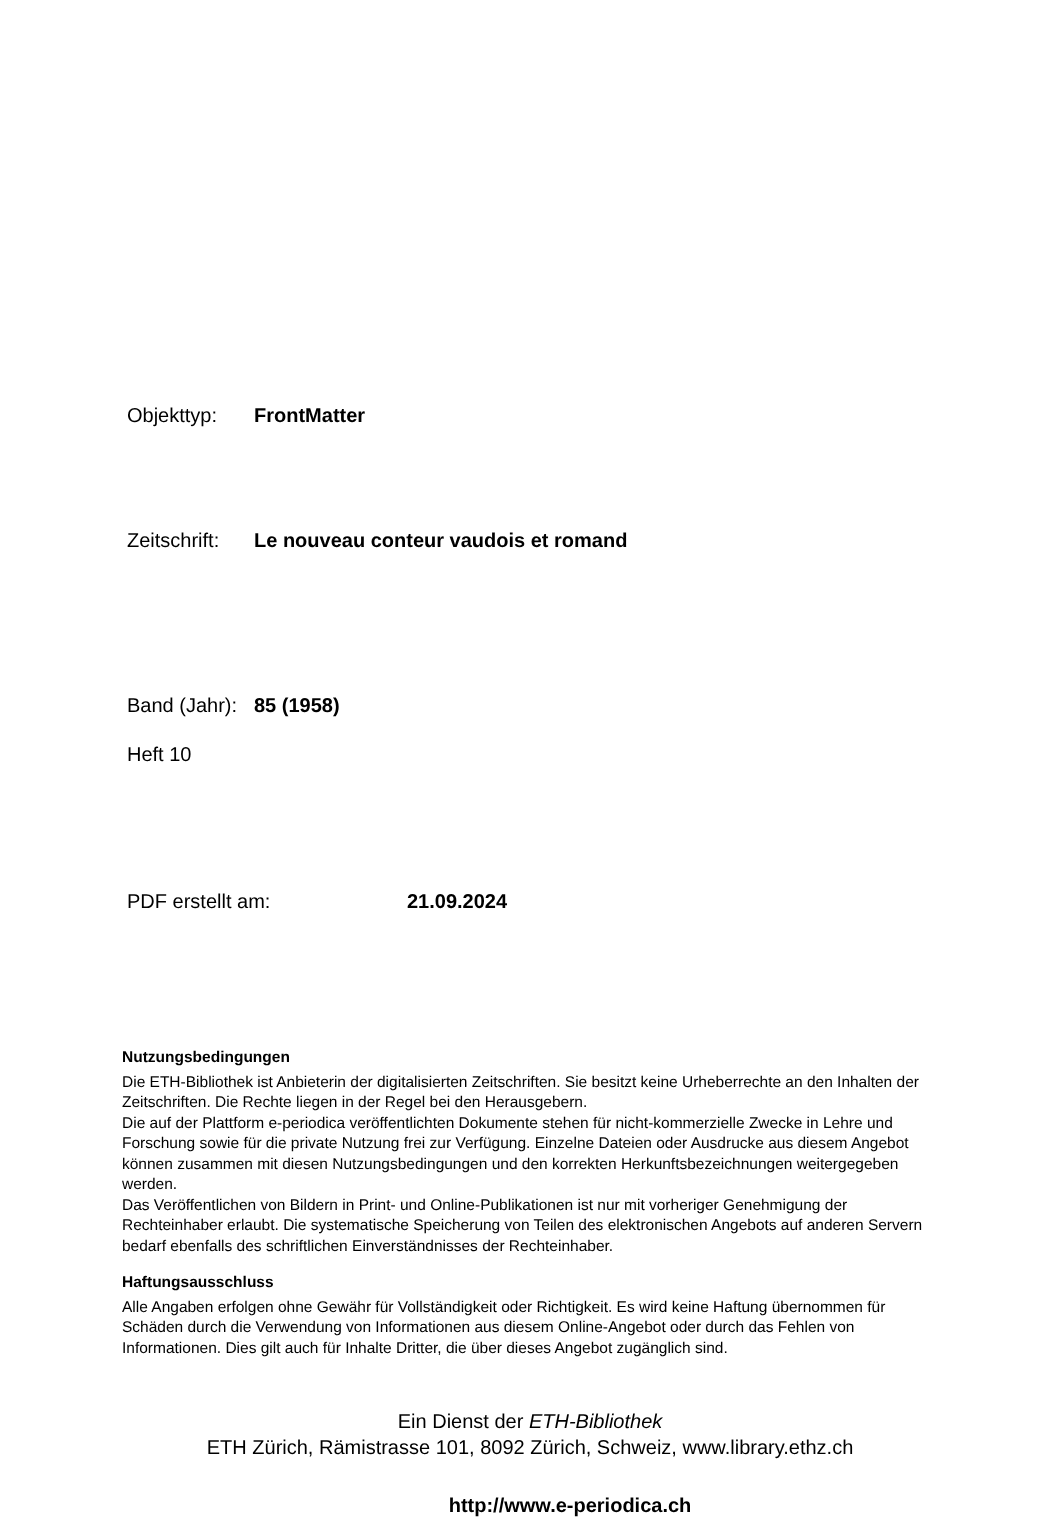Objekttyp: FrontMatter
Zeitschrift: Le nouveau conteur vaudois et romand
Band (Jahr): 85 (1958)
Heft 10
PDF erstellt am: 21.09.2024
Nutzungsbedingungen
Die ETH-Bibliothek ist Anbieterin der digitalisierten Zeitschriften. Sie besitzt keine Urheberrechte an den Inhalten der Zeitschriften. Die Rechte liegen in der Regel bei den Herausgebern.
Die auf der Plattform e-periodica veröffentlichten Dokumente stehen für nicht-kommerzielle Zwecke in Lehre und Forschung sowie für die private Nutzung frei zur Verfügung. Einzelne Dateien oder Ausdrucke aus diesem Angebot können zusammen mit diesen Nutzungsbedingungen und den korrekten Herkunftsbezeichnungen weitergegeben werden.
Das Veröffentlichen von Bildern in Print- und Online-Publikationen ist nur mit vorheriger Genehmigung der Rechteinhaber erlaubt. Die systematische Speicherung von Teilen des elektronischen Angebots auf anderen Servern bedarf ebenfalls des schriftlichen Einverständnisses der Rechteinhaber.
Haftungsausschluss
Alle Angaben erfolgen ohne Gewähr für Vollständigkeit oder Richtigkeit. Es wird keine Haftung übernommen für Schäden durch die Verwendung von Informationen aus diesem Online-Angebot oder durch das Fehlen von Informationen. Dies gilt auch für Inhalte Dritter, die über dieses Angebot zugänglich sind.
Ein Dienst der ETH-Bibliothek
ETH Zürich, Rämistrasse 101, 8092 Zürich, Schweiz, www.library.ethz.ch
http://www.e-periodica.ch